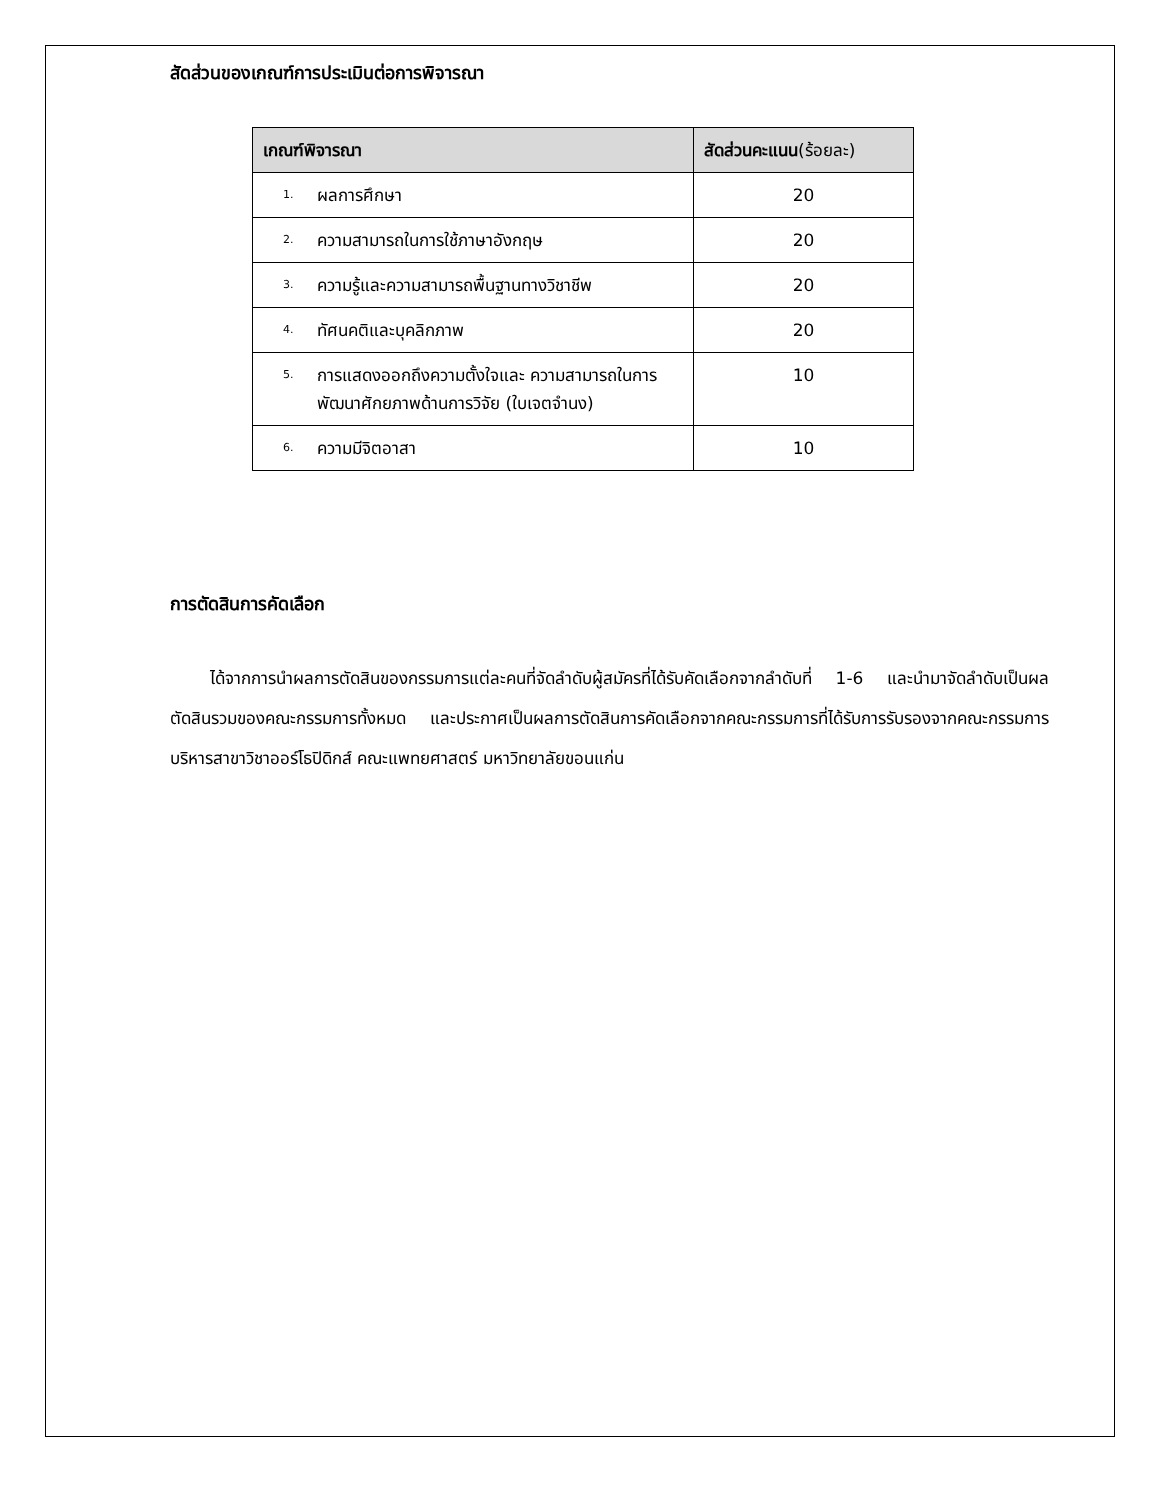สัดส่วนของเกณฑ์การประเมินต่อการพิจารณา
| เกณฑ์พิจารณา | สัดส่วนคะแนน (ร้อยละ) |
| --- | --- |
| 1. ผลการศึกษา | 20 |
| 2. ความสามารถในการใช้ภาษาอังกฤษ | 20 |
| 3. ความรู้และความสามารถพื้นฐานทางวิชาชีพ | 20 |
| 4. ทัศนคติและบุคลิกภาพ | 20 |
| 5. การแสดงออกถึงความตั้งใจและ ความสามารถในการพัฒนาศักยภาพด้านการวิจัย (ใบเจตจำนง) | 10 |
| 6. ความมีจิตอาสา | 10 |
การตัดสินการคัดเลือก
ได้จากการนำผลการตัดสินของกรรมการแต่ละคนที่จัดลำดับผู้สมัครที่ได้รับคัดเลือกจากลำดับที่ 1-6 และนำมาจัดลำดับเป็นผลตัดสินรวมของคณะกรรมการทั้งหมด และประกาศเป็นผลการตัดสินการคัดเลือกจากคณะกรรมการที่ได้รับการรับรองจากคณะกรรมการบริหารสาขาวิชาออร์โธปิดิกส์ คณะแพทยศาสตร์ มหาวิทยาลัยขอนแก่น